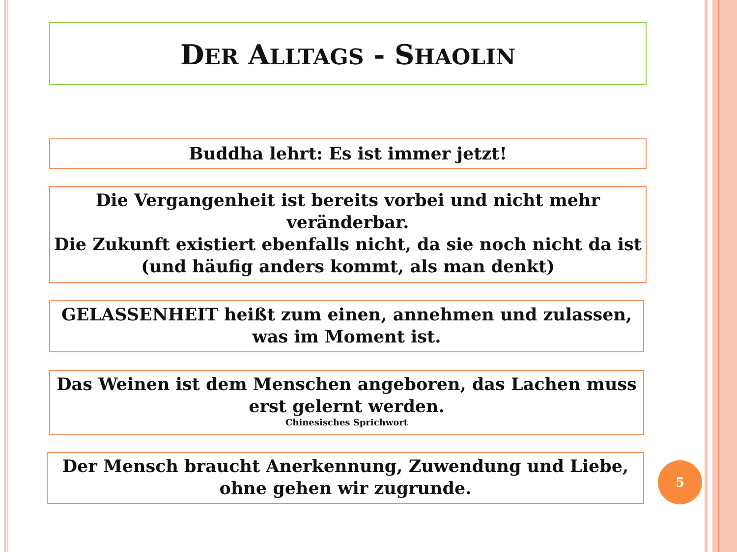DER ALLTAGS - SHAOLIN
Buddha lehrt: Es ist immer jetzt!
Die Vergangenheit ist bereits vorbei und nicht mehr veränderbar.
Die Zukunft existiert ebenfalls nicht, da sie noch nicht da ist (und häufig anders kommt, als man denkt)
GELASSENHEIT heißt zum einen, annehmen und zulassen, was im Moment ist.
Das Weinen ist dem Menschen angeboren, das Lachen muss erst gelernt werden.
Chinesisches Sprichwort
Der Mensch braucht Anerkennung, Zuwendung und Liebe, ohne gehen wir zugrunde.
5